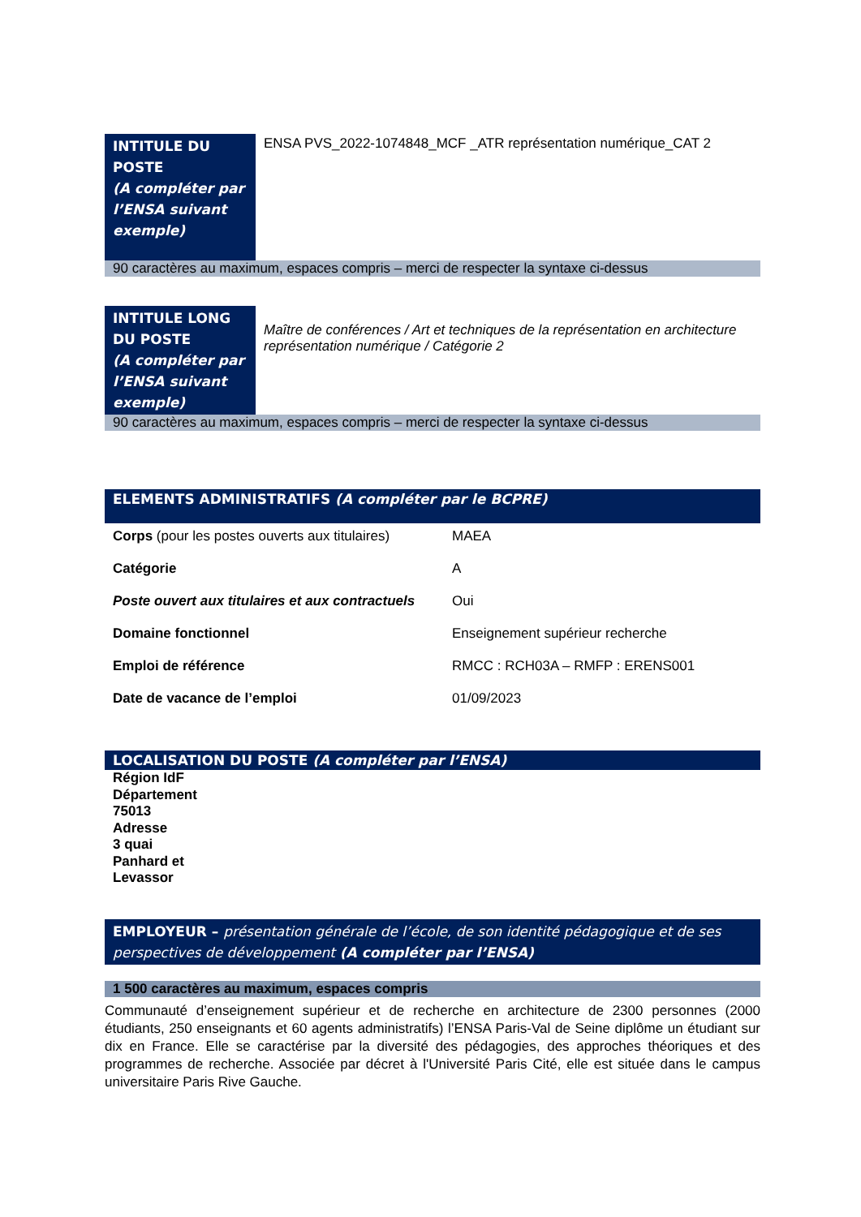| INTITULE DU POSTE (A compléter par l’ENSA suivant exemple) | ENSA PVS_2022-1074848_MCF _ATR représentation numérique_CAT 2 |
| 90 caractères au maximum, espaces compris – merci de respecter la syntaxe ci-dessus | |
| INTITULE LONG DU POSTE (A compléter par l’ENSA suivant exemple) | Maître de conférences / Art et techniques de la représentation en architecture représentation numérique / Catégorie 2 |
| 90 caractères au maximum, espaces compris – merci de respecter la syntaxe ci-dessus | |
ELEMENTS ADMINISTRATIFS (A compléter par le BCPRE)
| Corps (pour les postes ouverts aux titulaires) | MAEA |
| Catégorie | A |
| Poste ouvert aux titulaires et aux contractuels | Oui |
| Domaine fonctionnel | Enseignement supérieur recherche |
| Emploi de référence | RMCC : RCH03A – RMFP : ERENS001 |
| Date de vacance de l’emploi | 01/09/2023 |
LOCALISATION DU POSTE (A compléter par l’ENSA)
Région IdF
Département 75013
Adresse
3 quai Panhard et Levassor
EMPLOYEUR – présentation générale de l’école, de son identité pédagogique et de ses perspectives de développement (A compléter par l’ENSA)
1 500 caractères au maximum, espaces compris
Communauté d’enseignement supérieur et de recherche en architecture de 2300 personnes (2000 étudiants, 250 enseignants et 60 agents administratifs) l’ENSA Paris-Val de Seine diplôme un étudiant sur dix en France. Elle se caractérise par la diversité des pédagogies, des approches théoriques et des programmes de recherche. Associée par décret à l'Université Paris Cité, elle est située dans le campus universitaire Paris Rive Gauche.